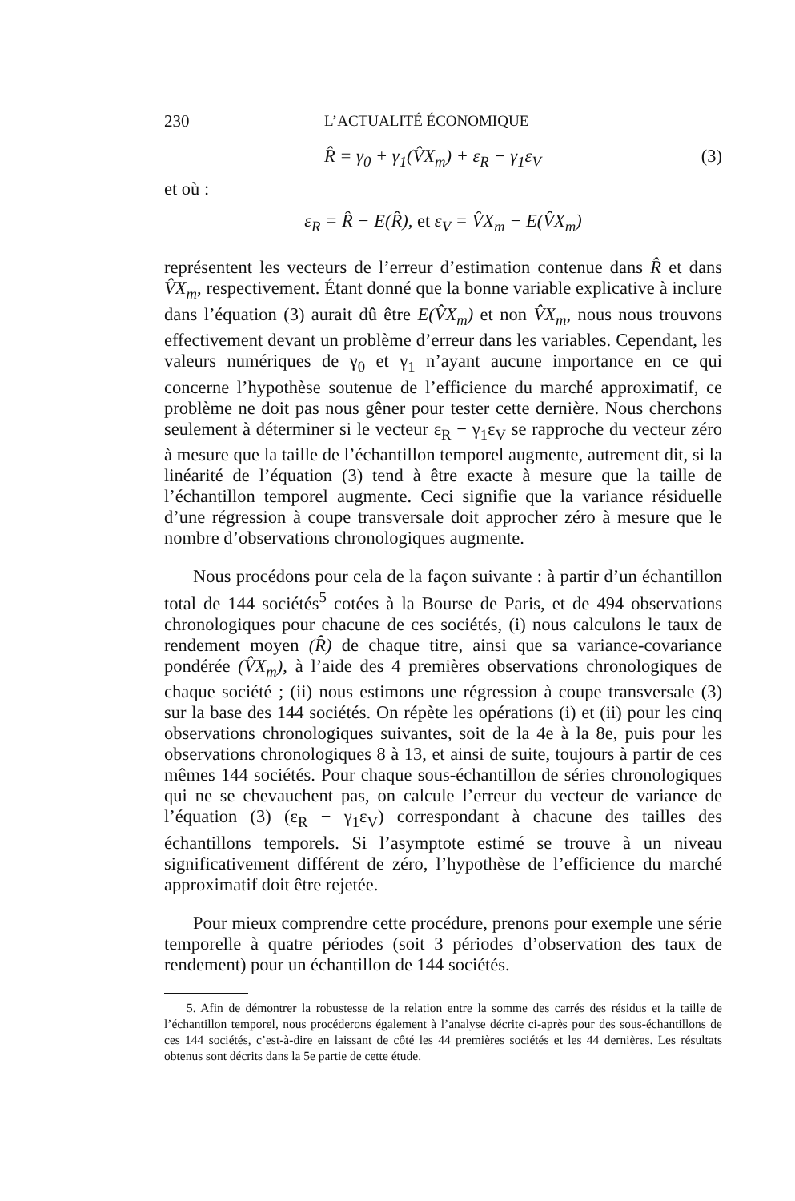230 L’ACTUALITÉ ÉCONOMIQUE
R̂ = γ<sub>0</sub> + γ<sub>1</sub>(V̂X<sub>m</sub>) + ε<sub>R</sub> − γ<sub>1</sub>ε<sub>V</sub> (3)
et où :
ε<sub>R</sub> = R̂ − E(R̂), et ε<sub>V</sub> = V̂X<sub>m</sub> − E(V̂X<sub>m</sub>)
représentent les vecteurs de l’erreur d’estimation contenue dans R̂ et dans V̂X<sub>m</sub>, respectivement. Étant donné que la bonne variable explicative à inclure dans l’équation (3) aurait dû être E(V̂X<sub>m</sub>) et non V̂X<sub>m</sub>, nous nous trouvons effectivement devant un problème d’erreur dans les variables. Cependant, les valeurs numériques de γ<sub>0</sub> et γ<sub>1</sub> n’ayant aucune importance en ce qui concerne l’hypothèse soutenue de l’efficience du marché approximatif, ce problème ne doit pas nous gêner pour tester cette dernière. Nous cherchons seulement à déterminer si le vecteur ε<sub>R</sub> − γ<sub>1</sub>ε<sub>V</sub> se rapproche du vecteur zéro à mesure que la taille de l’échantillon temporel augmente, autrement dit, si la linéarité de l’équation (3) tend à être exacte à mesure que la taille de l’échantillon temporel augmente. Ceci signifie que la variance résiduelle d’une régression à coupe transversale doit approcher zéro à mesure que le nombre d’observations chronologiques augmente.
Nous procédons pour cela de la façon suivante : à partir d’un échantillon total de 144 sociétés<sup>5</sup> cotées à la Bourse de Paris, et de 494 observations chronologiques pour chacune de ces sociétés, (i) nous calculons le taux de rendement moyen (R̂) de chaque titre, ainsi que sa variance-covariance pondérée (V̂X<sub>m</sub>), à l’aide des 4 premières observations chronologiques de chaque société ; (ii) nous estimons une régression à coupe transversale (3) sur la base des 144 sociétés. On répète les opérations (i) et (ii) pour les cinq observations chronologiques suivantes, soit de la 4e à la 8e, puis pour les observations chronologiques 8 à 13, et ainsi de suite, toujours à partir de ces mêmes 144 sociétés. Pour chaque sous-échantillon de séries chronologiques qui ne se chevauchent pas, on calcule l’erreur du vecteur de variance de l’équation (3) (ε<sub>R</sub> − γ<sub>1</sub>ε<sub>V</sub>) correspondant à chacune des tailles des échantillons temporels. Si l’asymptote estimé se trouve à un niveau significativement différent de zéro, l’hypothèse de l’efficience du marché approximatif doit être rejetée.
Pour mieux comprendre cette procédure, prenons pour exemple une série temporelle à quatre périodes (soit 3 périodes d’observation des taux de rendement) pour un échantillon de 144 sociétés.
5. Afin de démontrer la robustesse de la relation entre la somme des carrés des résidus et la taille de l’échantillon temporel, nous procéderons également à l’analyse décrite ci-après pour des sous-échantillons de ces 144 sociétés, c’est-à-dire en laissant de côté les 44 premières sociétés et les 44 dernières. Les résultats obtenus sont décrits dans la 5e partie de cette étude.